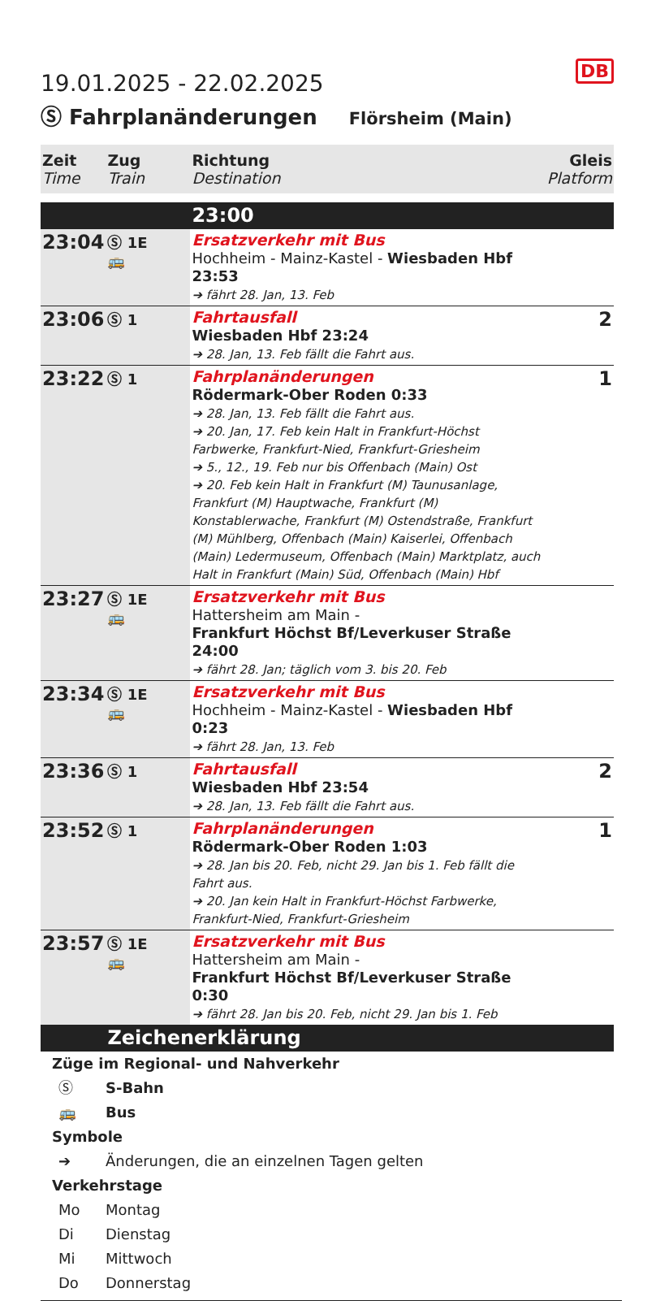DB
19.01.2025 - 22.02.2025
Ⓢ Fahrplanänderungen Flörsheim (Main)
| Zeit Time | Zug Train | Richtung Destination | Gleis Platform |
| --- | --- | --- | --- |
| | | 23:00 | |
| 23:04 | Ⓢ 1E 🚌 | Ersatzverkehr mit Bus Hochheim - Mainz-Kastel - Wiesbaden Hbf 23:53 ➔ fährt 28. Jan, 13. Feb | |
| 23:06 | Ⓢ 1 | Fahrtausfall Wiesbaden Hbf 23:24 ➔ 28. Jan, 13. Feb fällt die Fahrt aus. | 2 |
| 23:22 | Ⓢ 1 | Fahrplanänderungen Rödermark-Ober Roden 0:33 ➔ 28. Jan, 13. Feb fällt die Fahrt aus. ➔ 20. Jan, 17. Feb kein Halt in Frankfurt-Höchst Farbwerke, Frankfurt-Nied, Frankfurt-Griesheim ➔ 5., 12., 19. Feb nur bis Offenbach (Main) Ost ➔ 20. Feb kein Halt in Frankfurt (M) Taunusanlage, Frankfurt (M) Hauptwache, Frankfurt (M) Konstablerwache, Frankfurt (M) Ostendstraße, Frankfurt (M) Mühlberg, Offenbach (Main) Kaiserlei, Offenbach (Main) Ledermuseum, Offenbach (Main) Marktplatz, auch Halt in Frankfurt (Main) Süd, Offenbach (Main) Hbf | 1 |
| 23:27 | Ⓢ 1E 🚌 | Ersatzverkehr mit Bus Hattersheim am Main - Frankfurt Höchst Bf/Leverkuser Straße 24:00 ➔ fährt 28. Jan; täglich vom 3. bis 20. Feb | |
| 23:34 | Ⓢ 1E 🚌 | Ersatzverkehr mit Bus Hochheim - Mainz-Kastel - Wiesbaden Hbf 0:23 ➔ fährt 28. Jan, 13. Feb | |
| 23:36 | Ⓢ 1 | Fahrtausfall Wiesbaden Hbf 23:54 ➔ 28. Jan, 13. Feb fällt die Fahrt aus. | 2 |
| 23:52 | Ⓢ 1 | Fahrplanänderungen Rödermark-Ober Roden 1:03 ➔ 28. Jan bis 20. Feb, nicht 29. Jan bis 1. Feb fällt die Fahrt aus. ➔ 20. Jan kein Halt in Frankfurt-Höchst Farbwerke, Frankfurt-Nied, Frankfurt-Griesheim | 1 |
| 23:57 | Ⓢ 1E 🚌 | Ersatzverkehr mit Bus Hattersheim am Main - Frankfurt Höchst Bf/Leverkuser Straße 0:30 ➔ fährt 28. Jan bis 20. Feb, nicht 29. Jan bis 1. Feb | |
| | Zeichenerklärung | | |
Züge im Regional- und Nahverkehr
Ⓢ S-Bahn
🚌 Bus
Symbole
➔ Änderungen, die an einzelnen Tagen gelten
Verkehrstage
Mo Montag
Di Dienstag
Mi Mittwoch
Do Donnerstag